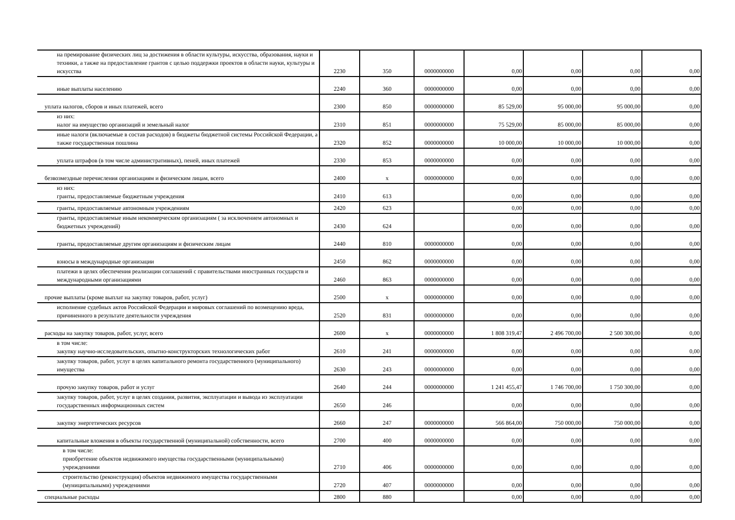| на премирование физических лиц за достижения в области культуры, искусства, образования, науки и техники, а также на предоставление грантов с целью поддержки проектов в области науки, культуры и искусства | 2230 | 350 | 0000000000 | 0,00 | 0,00 | 0,00 | 0,00 |
| иные выплаты населению | 2240 | 360 | 0000000000 | 0,00 | 0,00 | 0,00 | 0,00 |
| уплата налогов, сборов и иных платежей, всего | 2300 | 850 | 0000000000 | 85 529,00 | 95 000,00 | 95 000,00 | 0,00 |
| из них: налог на имущество организаций и земельный налог | 2310 | 851 | 0000000000 | 75 529,00 | 85 000,00 | 85 000,00 | 0,00 |
| иные налоги (включаемые в состав расходов) в бюджеты бюджетной системы Российской Федерации, а также государственная пошлина | 2320 | 852 | 0000000000 | 10 000,00 | 10 000,00 | 10 000,00 | 0,00 |
| уплата штрафов (в том числе административных), пеней, иных платежей | 2330 | 853 | 0000000000 | 0,00 | 0,00 | 0,00 | 0,00 |
| безвозмездные перечисления организациям и физическим лицам, всего | 2400 | x | 0000000000 | 0,00 | 0,00 | 0,00 | 0,00 |
| из них: гранты, предоставляемые бюджетным учреждения | 2410 | 613 | | 0,00 | 0,00 | 0,00 | 0,00 |
| гранты, предоставляемые автономным учреждениям | 2420 | 623 | | 0,00 | 0,00 | 0,00 | 0,00 |
| гранты, предоставляемые иным некоммерческим организациям ( за исключением автономных и бюджетных учреждений) | 2430 | 624 | | 0,00 | 0,00 | 0,00 | 0,00 |
| гранты, предоставляемые другим организациям и физическим лицам | 2440 | 810 | 0000000000 | 0,00 | 0,00 | 0,00 | 0,00 |
| взносы в международные организации | 2450 | 862 | 0000000000 | 0,00 | 0,00 | 0,00 | 0,00 |
| платежи в целях обеспечения реализации соглашений с правительствами иностранных государств и международными организациями | 2460 | 863 | 0000000000 | 0,00 | 0,00 | 0,00 | 0,00 |
| прочие выплаты (кроме выплат на закупку товаров, работ, услуг) | 2500 | x | 0000000000 | 0,00 | 0,00 | 0,00 | 0,00 |
| исполнение судебных актов Российской Федерации и мировых соглашений по возмещению вреда, причиненного в результате деятельности учреждения | 2520 | 831 | 0000000000 | 0,00 | 0,00 | 0,00 | 0,00 |
| расходы на закупку товаров, работ, услуг, всего | 2600 | x | 0000000000 | 1 808 319,47 | 2 496 700,00 | 2 500 300,00 | 0,00 |
| в том числе: закупку научно-исследовательских, опытно-конструкторских технологических работ | 2610 | 241 | 0000000000 | 0,00 | 0,00 | 0,00 | 0,00 |
| закупку товаров, работ, услуг в целях капитального ремонта государственного (муниципального) имущества | 2630 | 243 | 0000000000 | 0,00 | 0,00 | 0,00 | 0,00 |
| прочую закупку товаров, работ и услуг | 2640 | 244 | 0000000000 | 1 241 455,47 | 1 746 700,00 | 1 750 300,00 | 0,00 |
| закупку товаров, работ, услуг в целях создания, развития, эксплуатации и вывода из эксплуатации государственных информационных систем | 2650 | 246 | | 0,00 | 0,00 | 0,00 | 0,00 |
| закупку энергетических ресурсов | 2660 | 247 | 0000000000 | 566 864,00 | 750 000,00 | 750 000,00 | 0,00 |
| капитальные вложения в объекты государственной (муниципальной) собственности, всего | 2700 | 400 | 0000000000 | 0,00 | 0,00 | 0,00 | 0,00 |
| в том числе: приобретение объектов недвижимого имущества государственными (муниципальными) учреждениями | 2710 | 406 | 0000000000 | 0,00 | 0,00 | 0,00 | 0,00 |
| строительство (реконструкция) объектов недвижимого имущества государственными (муниципальными) учреждениями | 2720 | 407 | 0000000000 | 0,00 | 0,00 | 0,00 | 0,00 |
| специальные расходы | 2800 | 880 | | 0,00 | 0,00 | 0,00 | 0,00 |